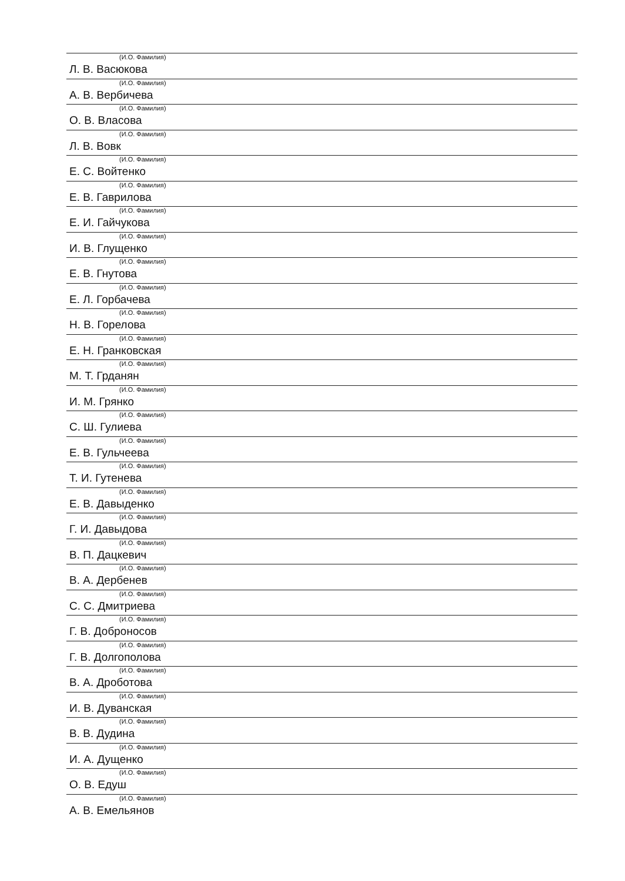(И.О. Фамилия)
Л. В. Васюкова
(И.О. Фамилия)
А. В. Вербичева
(И.О. Фамилия)
О. В. Власова
(И.О. Фамилия)
Л. В. Вовк
(И.О. Фамилия)
Е. С. Войтенко
(И.О. Фамилия)
Е. В. Гаврилова
(И.О. Фамилия)
Е. И. Гайчукова
(И.О. Фамилия)
И. В. Глущенко
(И.О. Фамилия)
Е. В. Гнутова
(И.О. Фамилия)
Е. Л. Горбачева
(И.О. Фамилия)
Н. В. Горелова
(И.О. Фамилия)
Е. Н. Гранковская
(И.О. Фамилия)
М. Т. Грданян
(И.О. Фамилия)
И. М. Грянко
(И.О. Фамилия)
С. Ш. Гулиева
(И.О. Фамилия)
Е. В. Гульчеева
(И.О. Фамилия)
Т. И. Гутенева
(И.О. Фамилия)
Е. В. Давыденко
(И.О. Фамилия)
Г. И. Давыдова
(И.О. Фамилия)
В. П. Дацкевич
(И.О. Фамилия)
В. А. Дербенев
(И.О. Фамилия)
С. С. Дмитриева
(И.О. Фамилия)
Г. В. Доброносов
(И.О. Фамилия)
Г. В. Долгополова
(И.О. Фамилия)
В. А. Дроботова
(И.О. Фамилия)
И. В. Дуванская
(И.О. Фамилия)
В. В. Дудина
(И.О. Фамилия)
И. А. Дущенко
(И.О. Фамилия)
О. В. Едуш
(И.О. Фамилия)
А. В. Емельянов